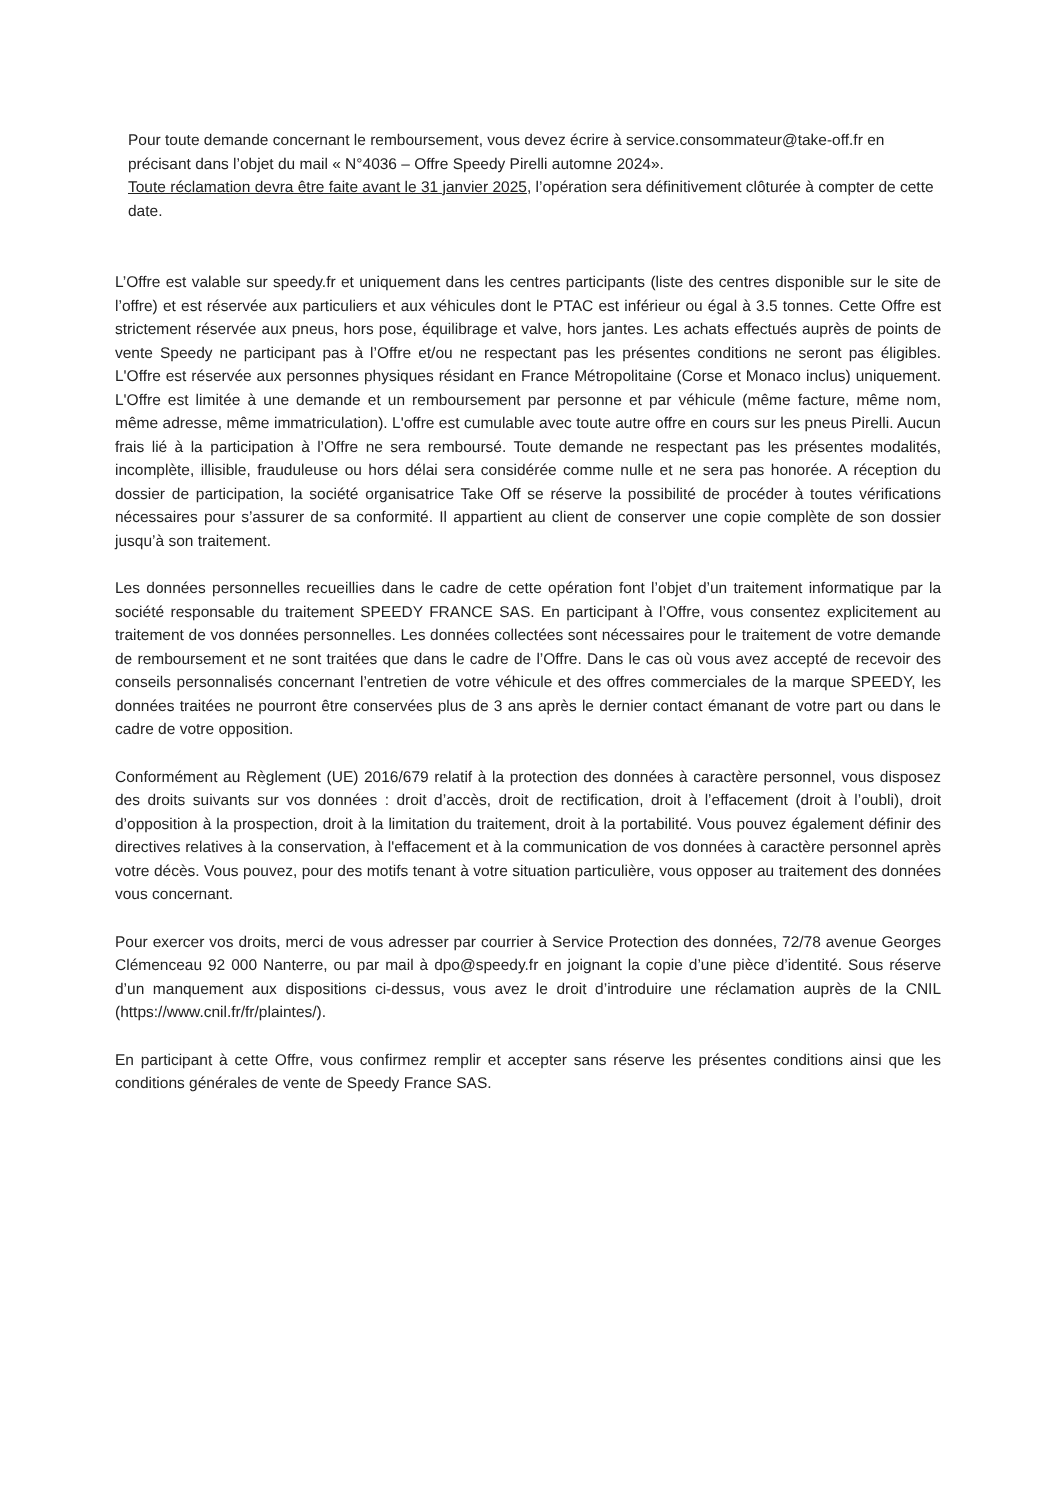Pour toute demande concernant le remboursement, vous devez écrire à service.consommateur@take-off.fr en précisant dans l’objet du mail « N°4036 – Offre Speedy Pirelli automne 2024».
Toute réclamation devra être faite avant le 31 janvier 2025, l’opération sera définitivement clôturée à compter de cette date.
L’Offre est valable sur speedy.fr et uniquement dans les centres participants (liste des centres disponible sur le site de l’offre) et est réservée aux particuliers et aux véhicules dont le PTAC est inférieur ou égal à 3.5 tonnes. Cette Offre est strictement réservée aux pneus, hors pose, équilibrage et valve, hors jantes. Les achats effectués auprès de points de vente Speedy ne participant pas à l’Offre et/ou ne respectant pas les présentes conditions ne seront pas éligibles. L'Offre est réservée aux personnes physiques résidant en France Métropolitaine (Corse et Monaco inclus) uniquement. L'Offre est limitée à une demande et un remboursement par personne et par véhicule (même facture, même nom, même adresse, même immatriculation). L'offre est cumulable avec toute autre offre en cours sur les pneus Pirelli. Aucun frais lié à la participation à l’Offre ne sera remboursé. Toute demande ne respectant pas les présentes modalités, incomplète, illisible, frauduleuse ou hors délai sera considérée comme nulle et ne sera pas honorée. A réception du dossier de participation, la société organisatrice Take Off se réserve la possibilité de procéder à toutes vérifications nécessaires pour s’assurer de sa conformité. Il appartient au client de conserver une copie complète de son dossier jusqu’à son traitement.
Les données personnelles recueillies dans le cadre de cette opération font l’objet d’un traitement informatique par la société responsable du traitement SPEEDY FRANCE SAS. En participant à l’Offre, vous consentez explicitement au traitement de vos données personnelles. Les données collectées sont nécessaires pour le traitement de votre demande de remboursement et ne sont traitées que dans le cadre de l’Offre. Dans le cas où vous avez accepté de recevoir des conseils personnalisés concernant l’entretien de votre véhicule et des offres commerciales de la marque SPEEDY, les données traitées ne pourront être conservées plus de 3 ans après le dernier contact émanant de votre part ou dans le cadre de votre opposition.
Conformément au Règlement (UE) 2016/679 relatif à la protection des données à caractère personnel, vous disposez des droits suivants sur vos données : droit d’accès, droit de rectification, droit à l’effacement (droit à l’oubli), droit d’opposition à la prospection, droit à la limitation du traitement, droit à la portabilité. Vous pouvez également définir des directives relatives à la conservation, à l'effacement et à la communication de vos données à caractère personnel après votre décès. Vous pouvez, pour des motifs tenant à votre situation particulière, vous opposer au traitement des données vous concernant.
Pour exercer vos droits, merci de vous adresser par courrier à Service Protection des données, 72/78 avenue Georges Clémenceau 92 000 Nanterre, ou par mail à dpo@speedy.fr en joignant la copie d’une pièce d’identité. Sous réserve d’un manquement aux dispositions ci-dessus, vous avez le droit d’introduire une réclamation auprès de la CNIL (https://www.cnil.fr/fr/plaintes/).
En participant à cette Offre, vous confirmez remplir et accepter sans réserve les présentes conditions ainsi que les conditions générales de vente de Speedy France SAS.